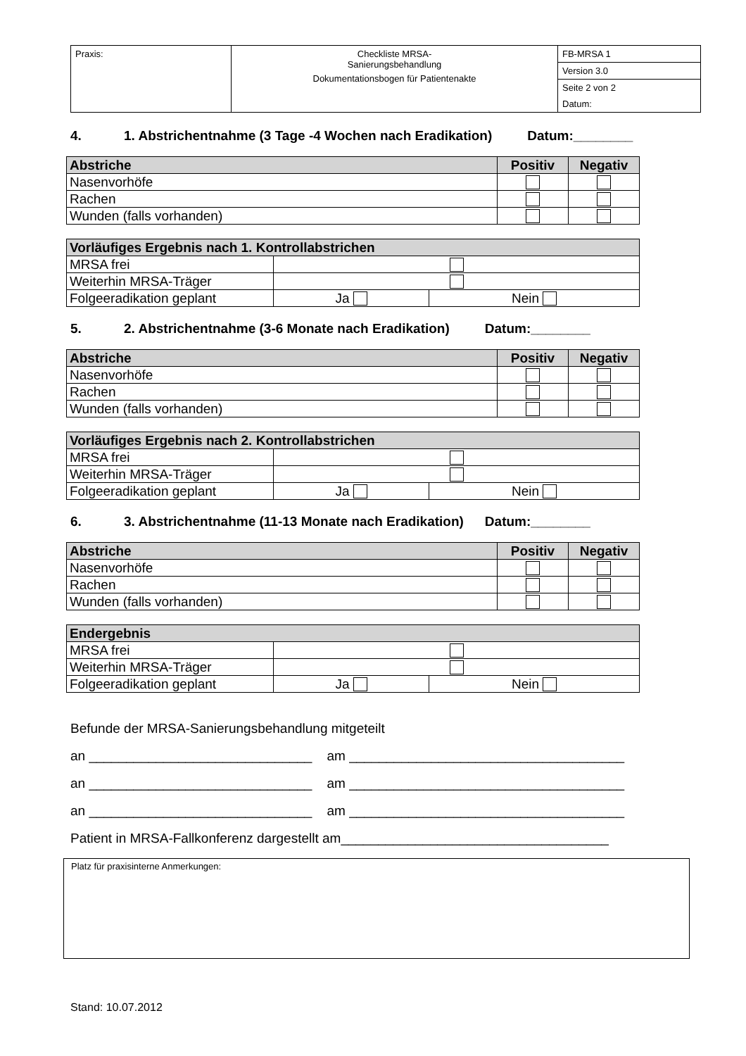| Praxis: | Checkliste MRSA- Sanierungsbehandlung Dokumentationsbogen für Patientenakte | FB-MRSA 1 |
| | | Version 3.0 |
| | | Seite 2 von 2 |
| | | Datum: |
4. 1. Abstrichentnahme (3 Tage -4 Wochen nach Eradikation) Datum:________
| Abstriche | Positiv | Negativ |
| --- | --- | --- |
| Nasenvorhöfe | | |
| Rachen | | |
| Wunden (falls vorhanden) | | |
| Vorläufiges Ergebnis nach 1. Kontrollabstrichen | | |
| --- | --- | --- |
| MRSA frei | | |
| Weiterhin MRSA-Träger | | |
| Folgeeradikation geplant | Ja | Nein |
5. 2. Abstrichentnahme (3-6 Monate nach Eradikation) Datum:________
| Abstriche | Positiv | Negativ |
| --- | --- | --- |
| Nasenvorhöfe | | |
| Rachen | | |
| Wunden (falls vorhanden) | | |
| Vorläufiges Ergebnis nach 2. Kontrollabstrichen | | |
| --- | --- | --- |
| MRSA frei | | |
| Weiterhin MRSA-Träger | | |
| Folgeeradikation geplant | Ja | Nein |
6. 3. Abstrichentnahme (11-13 Monate nach Eradikation) Datum:________
| Abstriche | Positiv | Negativ |
| --- | --- | --- |
| Nasenvorhöfe | | |
| Rachen | | |
| Wunden (falls vorhanden) | | |
| Endergebnis | | |
| --- | --- | --- |
| MRSA frei | | |
| Weiterhin MRSA-Träger | | |
| Folgeeradikation geplant | Ja | Nein |
Befunde der MRSA-Sanierungsbehandlung mitgeteilt
an ______________________________ am _____________________________________
an ______________________________ am _____________________________________
an ______________________________ am _____________________________________
Patient in MRSA-Fallkonferenz dargestellt am____________________________________
Platz für praxisinterne Anmerkungen:
Stand: 10.07.2012